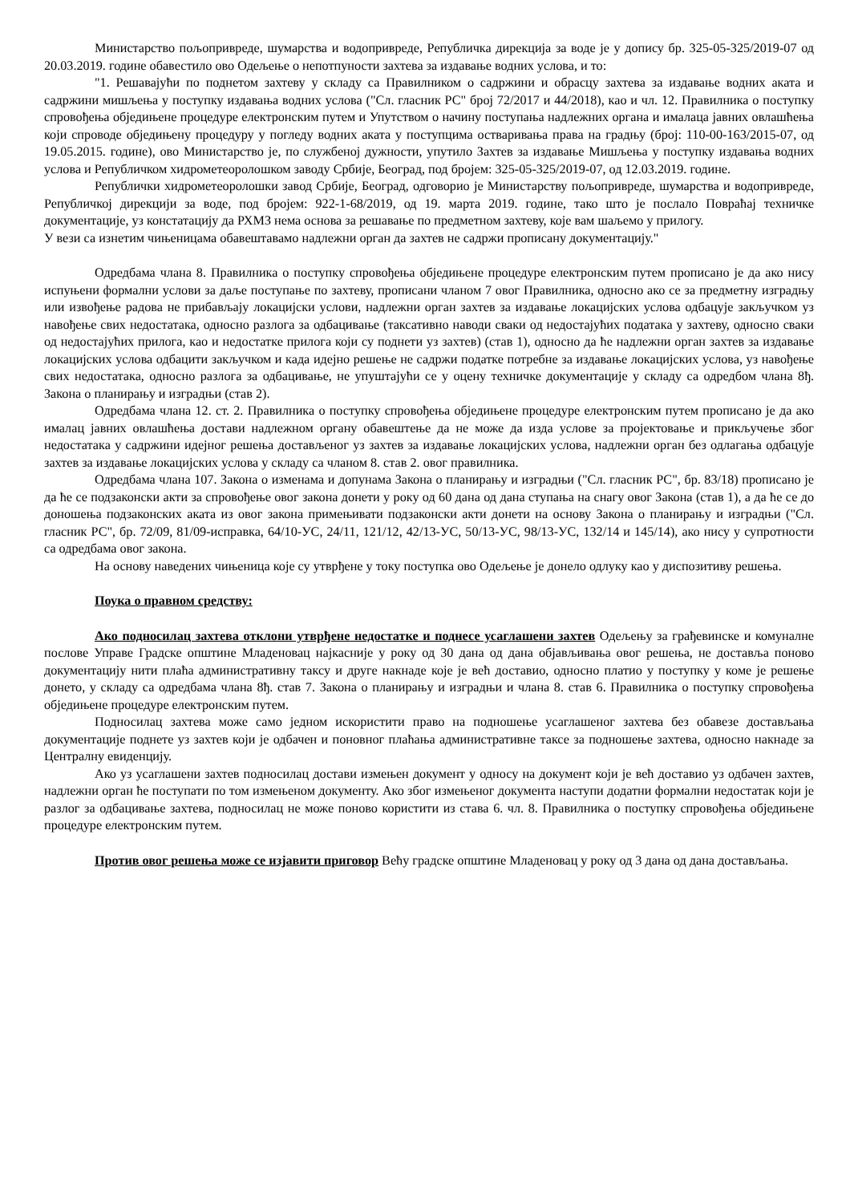Министарство пољопривреде, шумарства и водопривреде, Републичка дирекција за воде је у допису бр. 325-05-325/2019-07 од 20.03.2019. године обавестило ово Одељење о непотпуности захтева за издавање водних услова, и то:
"1. Решавајући по поднетом захтеву у складу са Правилником о садржини и обрасцу захтева за издавање водних аката и садржини мишљења у поступку издавања водних услова ("Сл. гласник РС" број 72/2017 и 44/2018), као и чл. 12. Правилника о поступку спровођења обједињене процедуре електронским путем и Упутством о начину поступања надлежних органа и ималаца јавних овлашћења који спроводе обједињену процедуру у погледу водних аката у поступцима остваривања права на градњу (број: 110-00-163/2015-07, од 19.05.2015. године), ово Министарство је, по службеној дужности, упутило Захтев за издавање Мишљења у поступку издавања водних услова и Републичком хидрометеоролошком заводу Србије, Београд, под бројем: 325-05-325/2019-07, од 12.03.2019. године.
Републички хидрометеоролошки завод Србије, Београд, одговорио је Министарству пољопривреде, шумарства и водопривреде, Републичкој дирекцији за воде, под бројем: 922-1-68/2019, од 19. марта 2019. године, тако што је послало Повраћај техничке документације, уз констатацију да РХМЗ нема основа за решавање по предметном захтеву, које вам шаљемо у прилогу.
У вези са изнетим чињеницама обавештавамо надлежни орган да захтев не садржи прописану документацију."
Одредбама члана 8. Правилника о поступку спровођења обједињене процедуре електронским путем прописано је да ако нису испуњени формални услови за даље поступање по захтеву, прописани чланом 7 овог Правилника, односно ако се за предметну изградњу или извођење радова не прибављају локацијски услови, надлежни орган захтев за издавање локацијских услова одбацује закључком уз навођење свих недостатака, односно разлога за одбацивање (таксативно наводи сваки од недостајућих података у захтеву, односно сваки од недостајућих прилога, као и недостатке прилога који су поднети уз захтев) (став 1), односно да ће надлежни орган захтев за издавање локацијских услова одбацити закључком и када идејно решење не садржи податке потребне за издавање локацијских услова, уз навођење свих недостатака, односно разлога за одбацивање, не упуштајући се у оцену техничке документације у складу са одредбом члана 8ђ. Закона о планирању и изградњи (став 2).
Одредбама члана 12. ст. 2. Правилника о поступку спровођења обједињене процедуре електронским путем прописано је да ако ималац јавних овлашћења достави надлежном органу обавештење да не може да изда услове за пројектовање и прикључење због недостатака у садржини идејног решења достављеног уз захтев за издавање локацијских услова, надлежни орган без одлагања одбацује захтев за издавање локацијских услова у складу са чланом 8. став 2. овог правилника.
Одредбама члана 107. Закона о изменама и допунама Закона о планирању и изградњи ("Сл. гласник РС", бр. 83/18) прописано је да ће се подзаконски акти за спровођење овог закона донети у року од 60 дана од дана ступања на снагу овог Закона (став 1), а да ће се до доношења подзаконских аката из овог закона примењивати подзаконски акти донети на основу Закона о планирању и изградњи ("Сл. гласник РС", бр. 72/09, 81/09-исправка, 64/10-УС, 24/11, 121/12, 42/13-УС, 50/13-УС, 98/13-УС, 132/14 и 145/14), ако нису у супротности са одредбама овог закона.
На основу наведених чињеница које су утврђене у току поступка ово Одељење је донело одлуку као у диспозитиву решења.
Поука о правном средству:
Ако подносилац захтева отклони утврђене недостатке и поднесе усаглашени захтев Одељењу за грађевинске и комуналне послове Управе Градске општине Младеновац најкасније у року од 30 дана од дана објављивања овог решења, не доставља поново документацију нити плаћа административну таксу и друге накнаде које је већ доставио, односно платио у поступку у коме је решење донето, у складу са одредбама члана 8ђ. став 7. Закона о планирању и изградњи и члана 8. став 6. Правилника о поступку спровођења обједињене процедуре електронским путем.
Подносилац захтева може само једном искористити право на подношење усаглашеног захтева без обавезе достављања документације поднете уз захтев који је одбачен и поновног плаћања административне таксе за подношење захтева, односно накнаде за Централну евиденцију.
Ако уз усаглашени захтев подносилац достави измењен документ у односу на документ који је већ доставио уз одбачен захтев, надлежни орган ће поступати по том измењеном документу. Ако због измењеног документа наступи додатни формални недостатак који је разлог за одбацивање захтева, подносилац не може поново користити из става 6. чл. 8. Правилника о поступку спровођења обједињене процедуре електронским путем.
Против овог решења може се изјавити приговор Већу градске општине Младеновац у року од 3 дана од дана достављања.